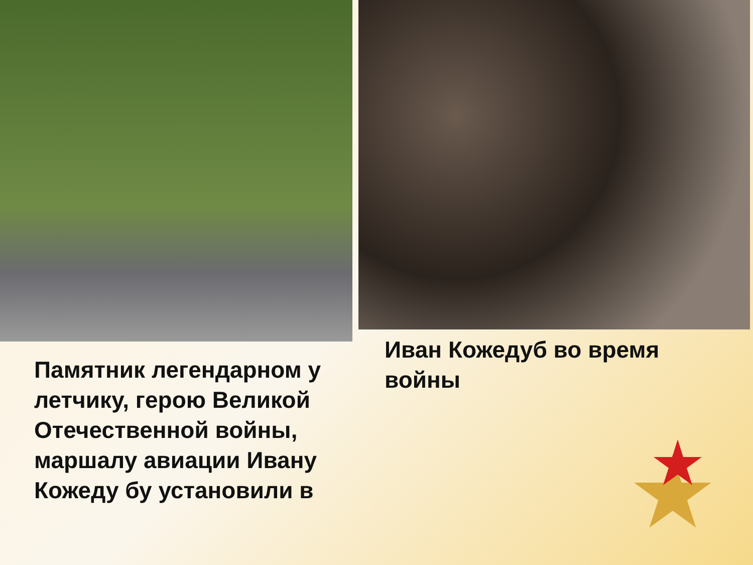Памятник легендарном у летчику, герою Великой Отечественной войны, маршалу авиации Ивану Кожеду бу установили в
Иван Кожедуб во время войны